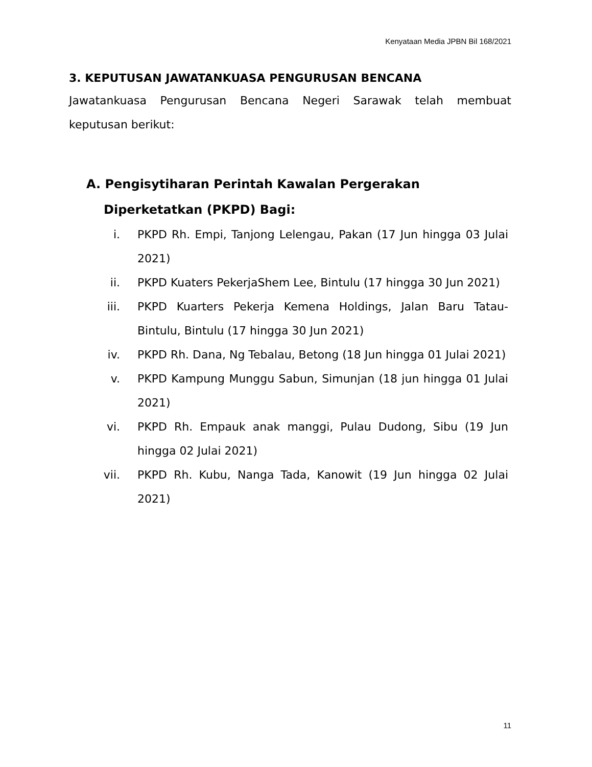Kenyataan Media JPBN Bil 168/2021
3. KEPUTUSAN JAWATANKUASA PENGURUSAN BENCANA
Jawatankuasa Pengurusan Bencana Negeri Sarawak telah membuat keputusan berikut:
A. Pengisytiharan Perintah Kawalan Pergerakan Diperketatkan (PKPD) Bagi:
i. PKPD Rh. Empi, Tanjong Lelengau, Pakan (17 Jun hingga 03 Julai 2021)
ii. PKPD Kuaters PekerjaShem Lee, Bintulu (17 hingga 30 Jun 2021)
iii. PKPD Kuarters Pekerja Kemena Holdings, Jalan Baru Tatau-Bintulu, Bintulu (17 hingga 30 Jun 2021)
iv. PKPD Rh. Dana, Ng Tebalau, Betong (18 Jun hingga 01 Julai 2021)
v. PKPD Kampung Munggu Sabun, Simunjan (18 jun hingga 01 Julai 2021)
vi. PKPD Rh. Empauk anak manggi, Pulau Dudong, Sibu (19 Jun hingga 02 Julai 2021)
vii. PKPD Rh. Kubu, Nanga Tada, Kanowit (19 Jun hingga 02 Julai 2021)
11